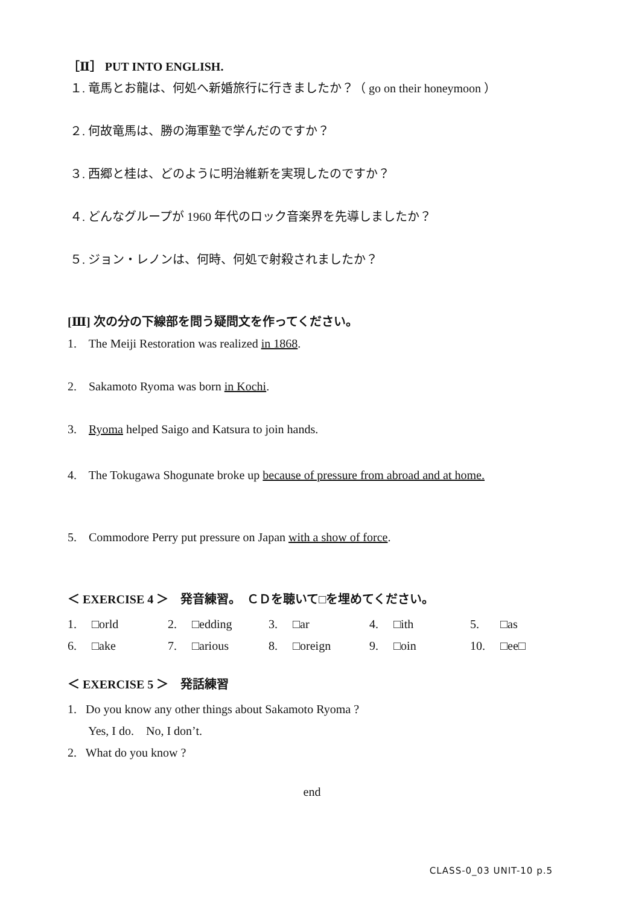［Ⅱ］ PUT INTO ENGLISH.
１. 竜馬とお龍は、何処へ新婚旅行に行きましたか？（ go on their honeymoon ）
２. 何故竜馬は、勝の海軍塾で学んだのですか？
３. 西郷と桂は、どのように明治維新を実現したのですか？
４. どんなグループが 1960 年代のロック音楽界を先導しましたか？
５. ジョン・レノンは、何時、何処で射殺されましたか？
[Ⅲ] 次の分の下線部を問う疑問文を作ってください。
1. The Meiji Restoration was realized in 1868.
2. Sakamoto Ryoma was born in Kochi.
3. Ryoma helped Saigo and Katsura to join hands.
4. The Tokugawa Shogunate broke up because of pressure from abroad and at home.
5. Commodore Perry put pressure on Japan with a show of force.
＜ EXERCISE 4 ＞　発音練習。　ＣＤを聴いて□を埋めてください。
| 1. | □orld | 2. | □edding | 3. | □ar | 4. | □ith | 5. | □as |
| 6. | □ake | 7. | □arious | 8. | □oreign | 9. | □oin | 10. | □ee□ |
＜ EXERCISE 5 ＞　発話練習
1. Do you know any other things about Sakamoto Ryoma ?
Yes, I do. No, I don’t.
2. What do you know ?
end
CLASS-0_03 UNIT-10 p.5